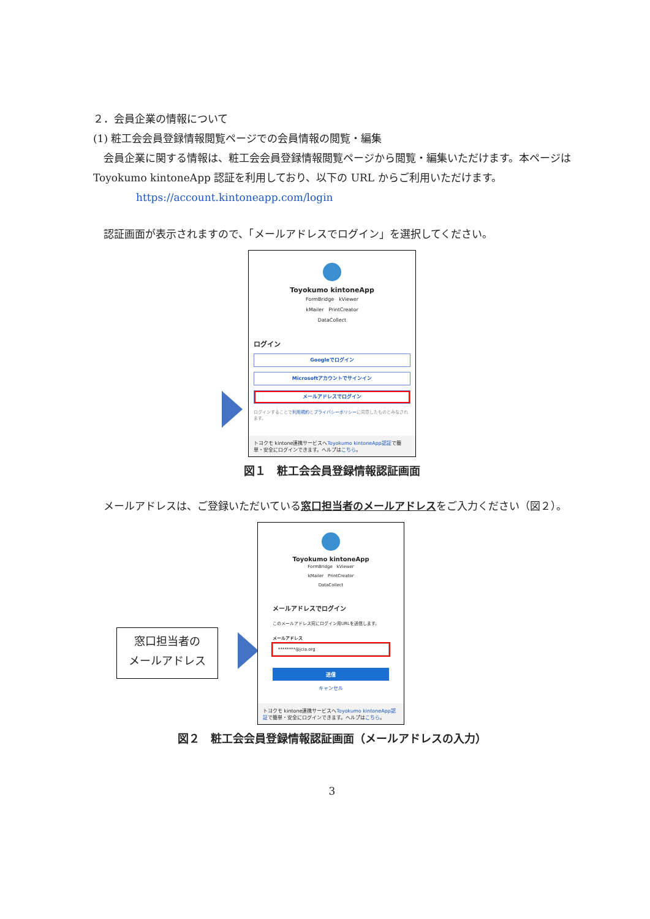２．会員企業の情報について
(1) 粧工会会員登録情報閲覧ページでの会員情報の閲覧・編集
　会員企業に関する情報は、粧工会会員登録情報閲覧ページから閲覧・編集いただけます。本ページは Toyokumo kintoneApp 認証を利用しており、以下の URL からご利用いただけます。
https://account.kintoneapp.com/login
　認証画面が表示されますので、「メールアドレスでログイン」を選択してください。
Toyokumo kintoneApp
FormBridge　kViewer
kMailer　PrintCreator
DataCollect
ログイン
Googleでログイン
Microsoftアカウントでサインイン
メールアドレスでログイン
ログインすることで利用規約とプライバシーポリシーに同意したものとみなされます。
トヨクモ kintone連携サービスへToyokumo kintoneApp認証で簡単・安全にログインできます。ヘルプはこちら。
図１　粧工会会員登録情報認証画面
　メールアドレスは、ご登録いただいている窓口担当者のメールアドレスをご入力ください（図２）。
窓口担当者の
メールアドレス
Toyokumo kintoneApp
FormBridge　kViewer
kMailer　PrintCreator
DataCollect
メールアドレスでログイン
このメールアドレス宛にログイン用URLを送信します。
メールアドレス
********@jcia.org
送信
キャンセル
トヨクモ kintone連携サービスへToyokumo kintoneApp認証で簡単・安全にログインできます。ヘルプはこちら。
図２　粧工会会員登録情報認証画面（メールアドレスの入力）
3